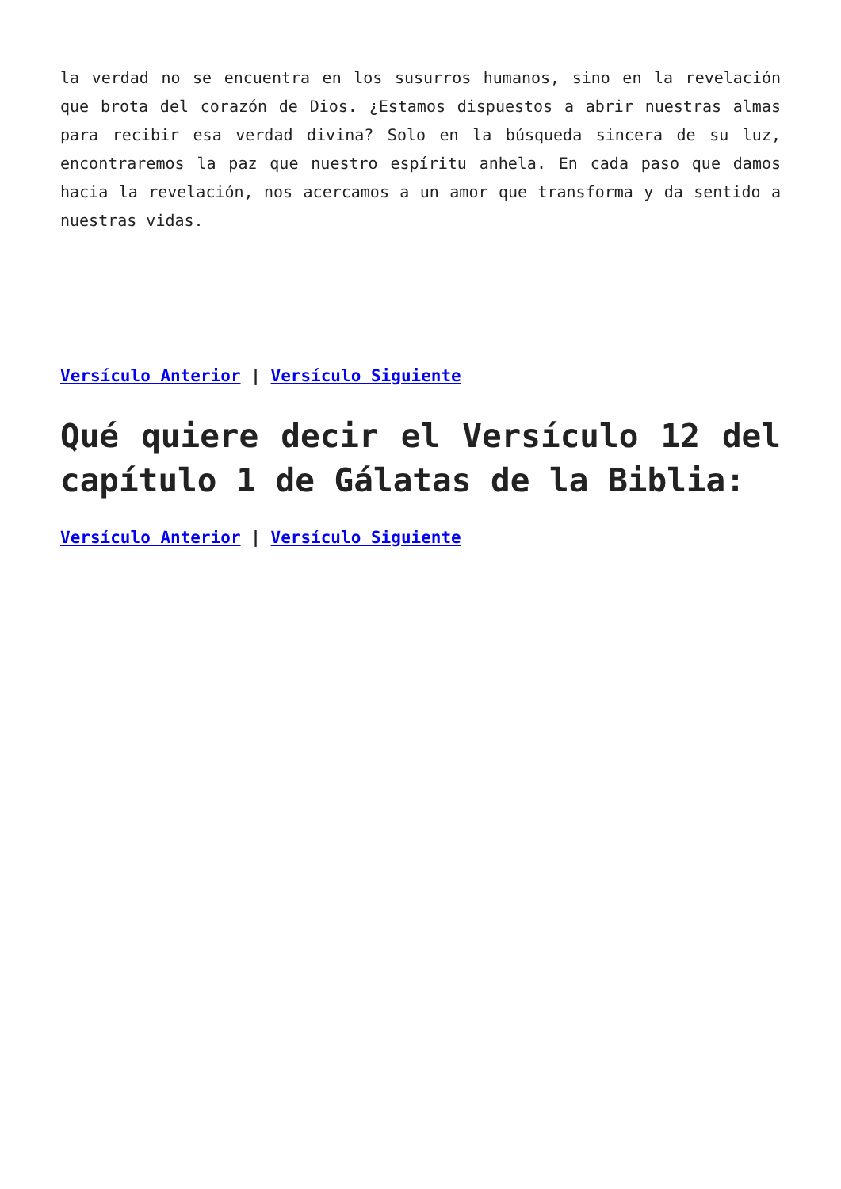la verdad no se encuentra en los susurros humanos, sino en la revelación que brota del corazón de Dios. ¿Estamos dispuestos a abrir nuestras almas para recibir esa verdad divina? Solo en la búsqueda sincera de su luz, encontraremos la paz que nuestro espíritu anhela. En cada paso que damos hacia la revelación, nos acercamos a un amor que transforma y da sentido a nuestras vidas.
Versículo Anterior | Versículo Siguiente
Qué quiere decir el Versículo 12 del capítulo 1 de Gálatas de la Biblia:
Versículo Anterior | Versículo Siguiente